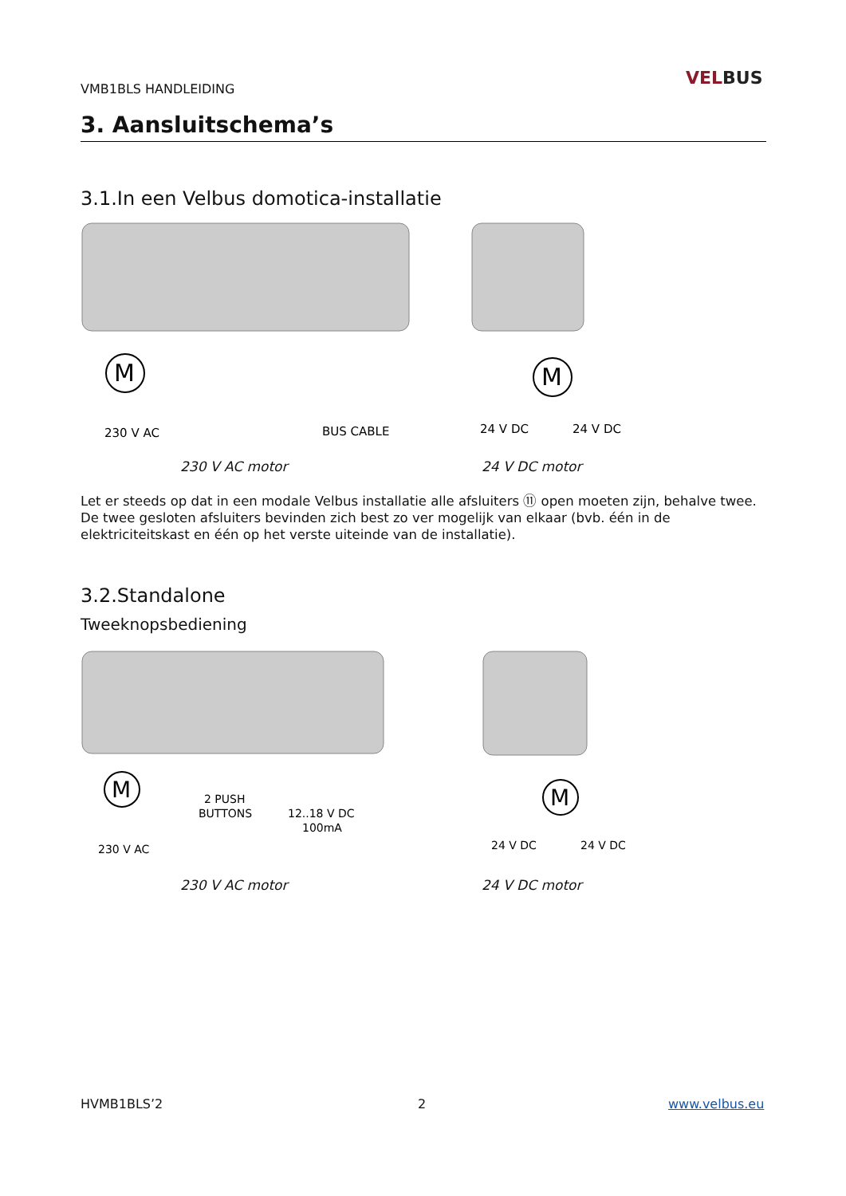VMB1BLS HANDLEIDING
VELBUS
3. Aansluitschema’s
3.1.In een Velbus domotica-installatie
M
230 V AC
BUS CABLE
M
24 V DC
24 V DC
230 V AC motor 24 V DC motor
Let er steeds op dat in een modale Velbus installatie alle afsluiters ⑪ open moeten zijn, behalve twee. De twee gesloten afsluiters bevinden zich best zo ver mogelijk van elkaar (bvb. één in de elektriciteitskast en één op het verste uiteinde van de installatie).
3.2.Standalone
Tweeknopsbediening
M
230 V AC
2 PUSH
BUTTONS
12..18 V DC
100mA
M
24 V DC
24 V DC
230 V AC motor 24 V DC motor
HVMB1BLS’2 2 www.velbus.eu